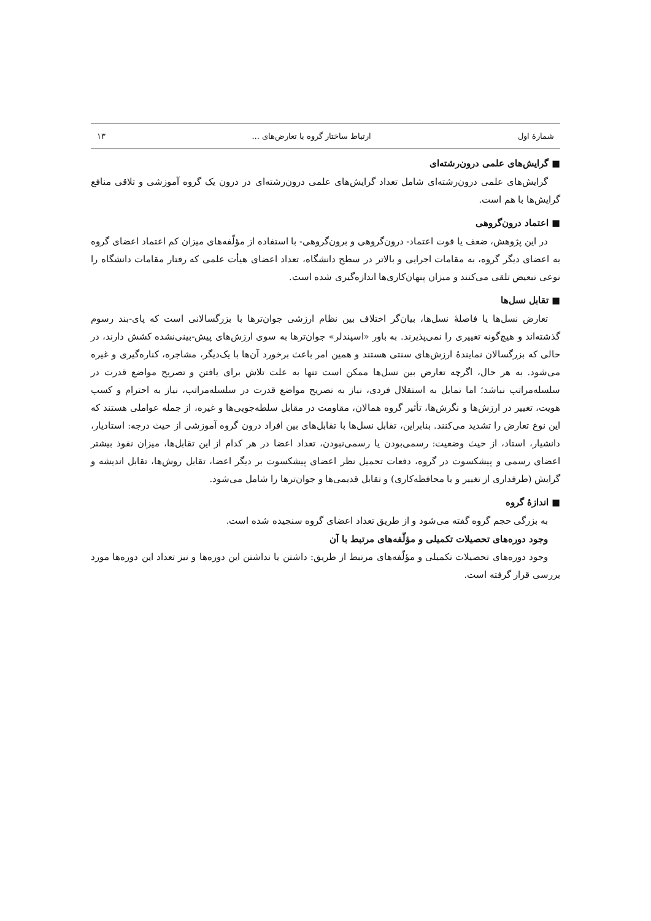شمارهٔ اول ارتباط ساختار گروه با تعارض‌های ... ۱۳
■ گرایش‌های علمی درون‌رشته‌ای
گرایش‌های علمی درون‌رشته‌ای شامل تعداد گرایش‌های علمی درون‌رشته‌ای در درون یک گروه آموزشی و تلاقی منافع گرایش‌ها با هم است.
■ اعتماد درون‌گروهی
در این پژوهش، ضعف یا قوت اعتماد- درون‌گروهی و برون‌گروهی- با استفاده از مؤلّفه‌های میزان کم اعتماد اعضای گروه به اعضای دیگر گروه، به مقامات اجرایی و بالاتر در سطح دانشگاه، تعداد اعضای هیأت علمی که رفتار مقامات دانشگاه را نوعی تبعیض تلقی می‌کنند و میزان پنهان‌کاری‌ها اندازه‌گیری شده است.
■ تقابل نسل‌ها
تعارض نسل‌ها یا فاصلهٔ نسل‌ها، بیان‌گر اختلاف بین نظام ارزشی جوان‌ترها با بزرگسالانی است که پای-بند رسوم گذشته‌اند و هیچ‌گونه تغییری را نمی‌پذیرند. به باور «اسپندلر» جوان‌ترها به سوی ارزش‌های پیش-بینی‌نشده کشش دارند، در حالی که بزرگسالان نمایندهٔ ارزش‌های سنتی هستند و همین امر باعث برخورد آن‌ها با یک‌دیگر، مشاجره، کناره‌گیری و غیره می‌شود. به هر حال، اگرچه تعارض بین نسل‌ها ممکن است تنها به علت تلاش برای یافتن و تصریح مواضع قدرت در سلسله‌مراتب نباشد؛ اما تمایل به استقلال فردی، نیاز به تصریح مواضع قدرت در سلسله‌مراتب، نیاز به احترام و کسب هویت، تغییر در ارزش‌ها و نگرش‌ها، تأثیر گروه همالان، مقاومت در مقابل سلطه‌جویی‌ها و غیره، از جمله عواملی هستند که این نوع تعارض را تشدید می‌کنند. بنابراین، تقابل نسل‌ها با تقابل‌های بین افراد درون گروه آموزشی از حیث درجه: استادیار، دانشیار، استاد، از حیث وضعیت: رسمی‌بودن یا رسمی‌نبودن، تعداد اعضا در هر کدام از این تقابل‌ها، میزان نفوذ بیشتر اعضای رسمی و پیشکسوت در گروه، دفعات تحمیل نظر اعضای پیشکسوت بر دیگر اعضا، تقابل روش‌ها، تقابل اندیشه و گرایش (طرفداری از تغییر و یا محافظه‌کاری) و تقابل قدیمی‌ها و جوان‌ترها را شامل می‌شود.
■ اندازهٔ گروه
به بزرگی حجم گروه گفته می‌شود و از طریق تعداد اعضای گروه سنجیده شده است.
وجود دوره‌های تحصیلات تکمیلی و مؤلّفه‌های مرتبط با آن
وجود دوره‌های تحصیلات تکمیلی و مؤلّفه‌های مرتبط از طریق: داشتن یا نداشتن این دوره‌ها و نیز تعداد این دوره‌ها مورد بررسی قرار گرفته است.